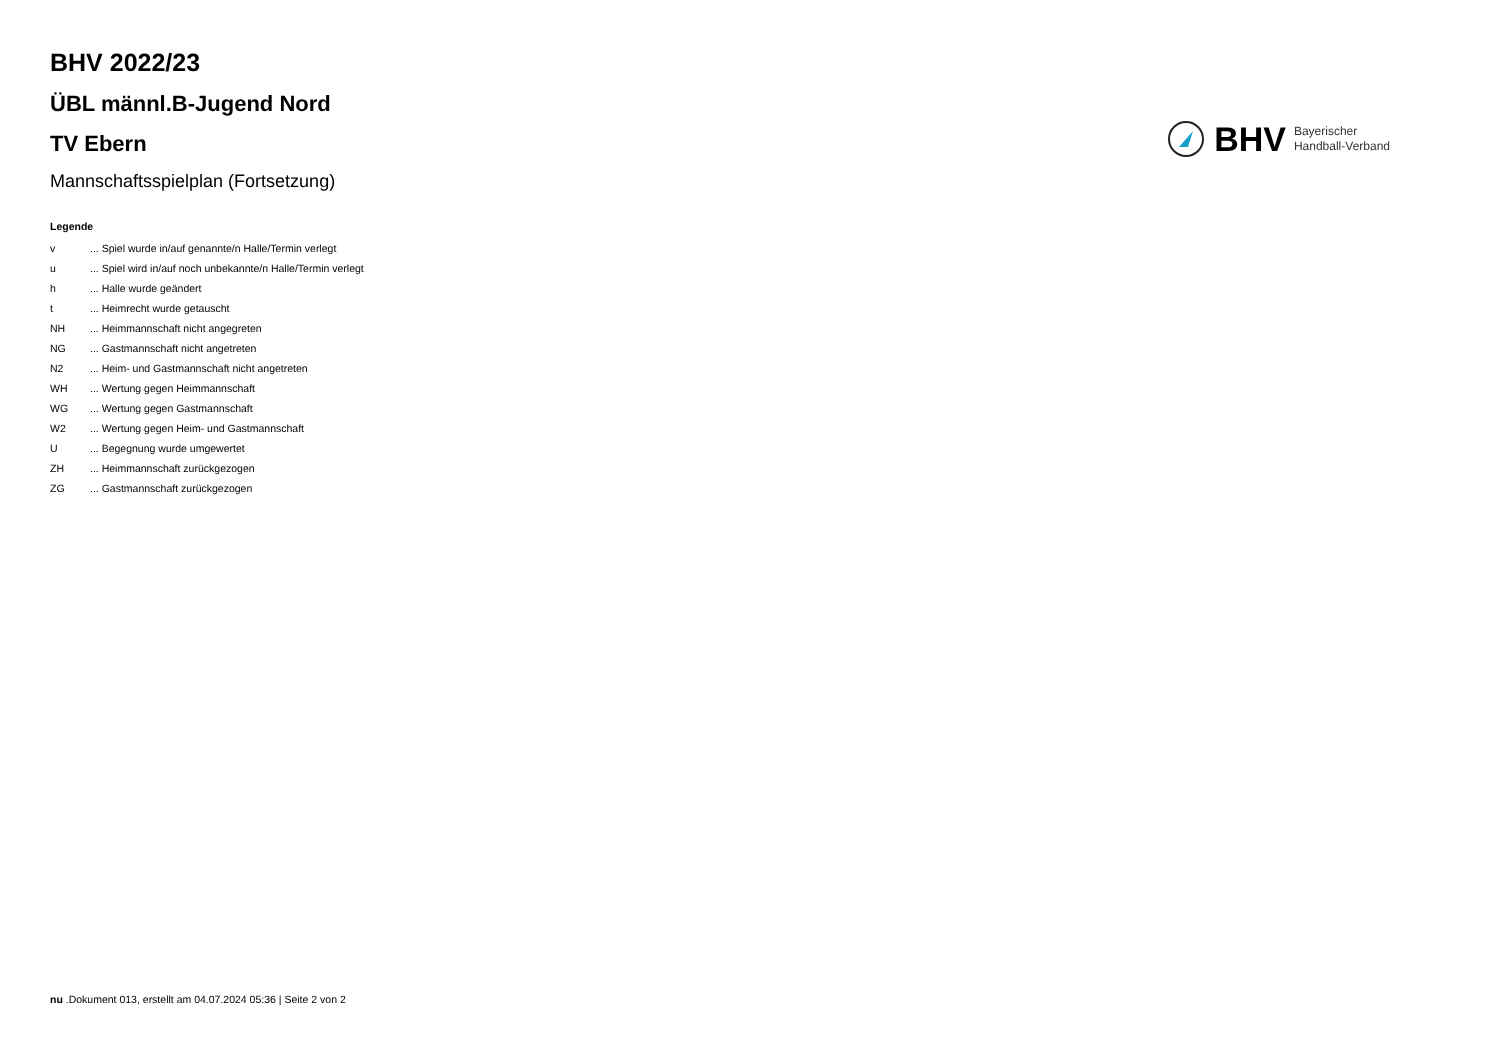BHV 2022/23
ÜBL männl.B-Jugend Nord
TV Ebern
Mannschaftsspielplan (Fortsetzung)
BHV Bayerischer
Handball-Verband
Legende
| v | ... Spiel wurde in/auf genannte/n Halle/Termin verlegt |
| u | ... Spiel wird in/auf noch unbekannte/n Halle/Termin verlegt |
| h | ... Halle wurde geändert |
| t | ... Heimrecht wurde getauscht |
| NH | ... Heimmannschaft nicht angegreten |
| NG | ... Gastmannschaft nicht angetreten |
| N2 | ... Heim- und Gastmannschaft nicht angetreten |
| WH | ... Wertung gegen Heimmannschaft |
| WG | ... Wertung gegen Gastmannschaft |
| W2 | ... Wertung gegen Heim- und Gastmannschaft |
| U | ... Begegnung wurde umgewertet |
| ZH | ... Heimmannschaft zurückgezogen |
| ZG | ... Gastmannschaft zurückgezogen |
nu .Dokument 013, erstellt am 04.07.2024 05:36 | Seite 2 von 2